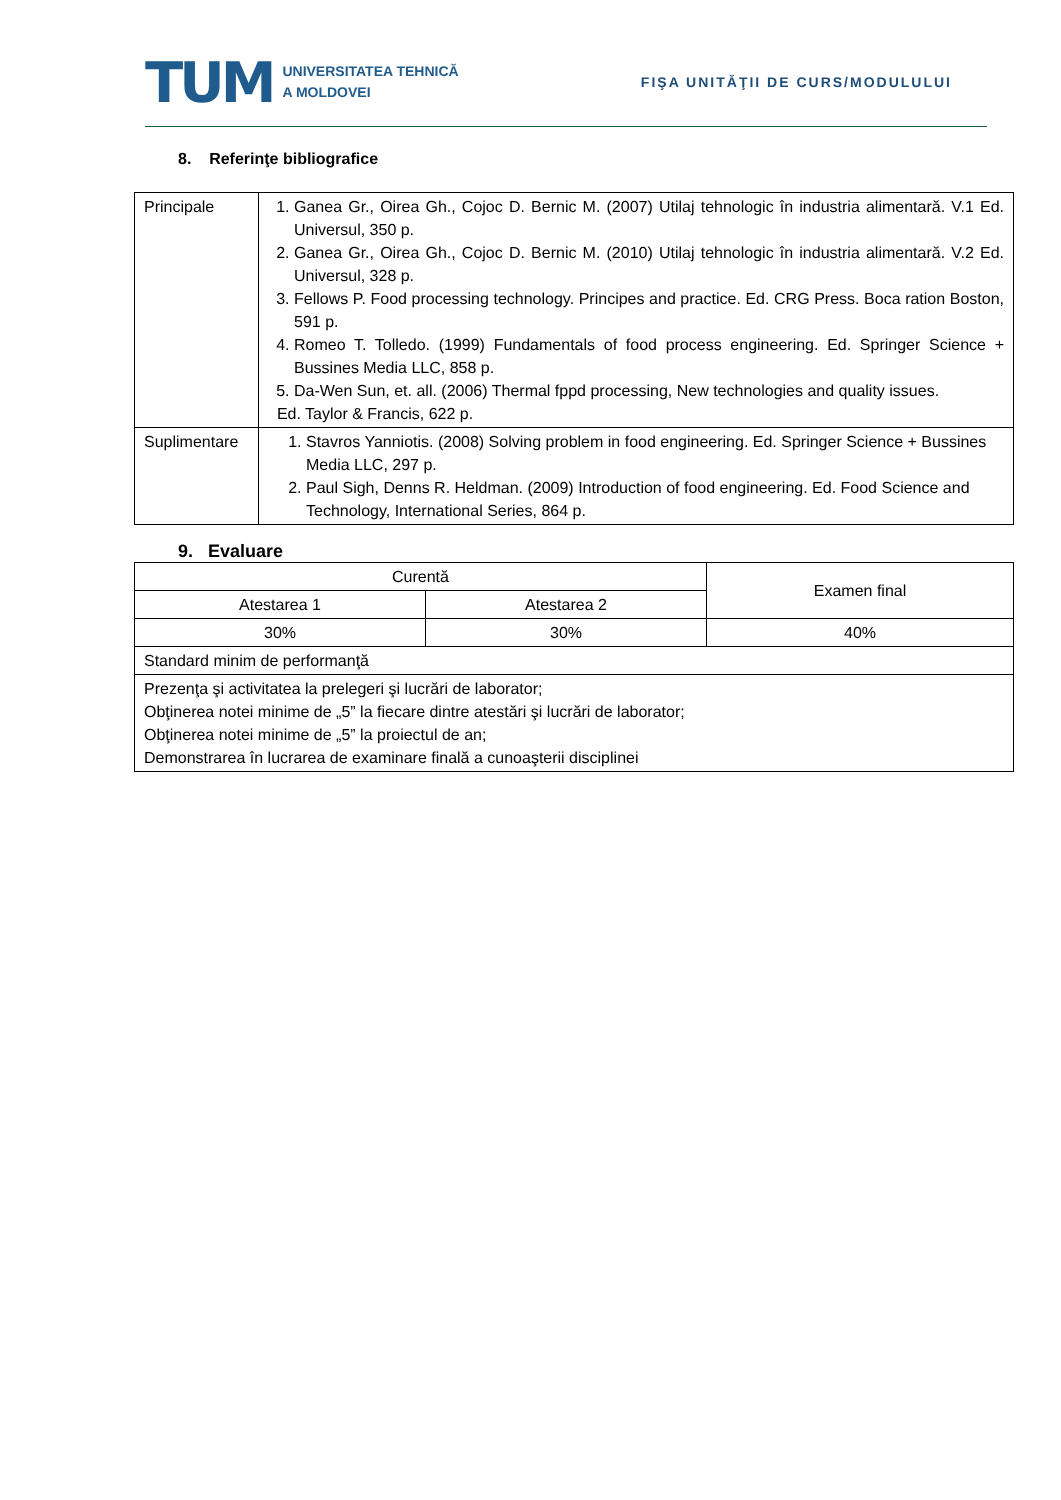TUM
UNIVERSITATEA TEHNICĂ
A MOLDOVEI
FIŞA UNITĂŢII DE CURS/MODULULUI
8. Referinţe bibliografice
| Principale | 1. Ganea Gr., Oirea Gh., Cojoc D. Bernic M. (2007) Utilaj tehnologic în industria alimentară. V.1 Ed. Universul, 350 p. 2. Ganea Gr., Oirea Gh., Cojoc D. Bernic M. (2010) Utilaj tehnologic în industria alimentară. V.2 Ed. Universul, 328 p. 3. Fellows P. Food processing technology. Principes and practice. Ed. CRG Press. Boca ration Boston, 591 p. 4. Romeo T. Tolledo. (1999) Fundamentals of food process engineering. Ed. Springer Science + Bussines Media LLC, 858 p. 5. Da-Wen Sun, et. all. (2006) Thermal fppd processing, New technologies and quality issues. Ed. Taylor & Francis, 622 p. |
| Suplimentare | 1. Stavros Yanniotis. (2008) Solving problem in food engineering. Ed. Springer Science + Bussines Media LLC, 297 p. 2. Paul Sigh, Denns R. Heldman. (2009) Introduction of food engineering. Ed. Food Science and Technology, International Series, 864 p. |
9. Evaluare
| Curentă | | Examen final |
| Atestarea 1 | Atestarea 2 | |
| 30% | 30% | 40% |
| Standard minim de performanţă | | |
| Prezenţa şi activitatea la prelegeri şi lucrări de laborator; Obţinerea notei minime de „5” la fiecare dintre atestări şi lucrări de laborator; Obţinerea notei minime de „5” la proiectul de an; Demonstrarea în lucrarea de examinare finală a cunoaşterii disciplinei | | |